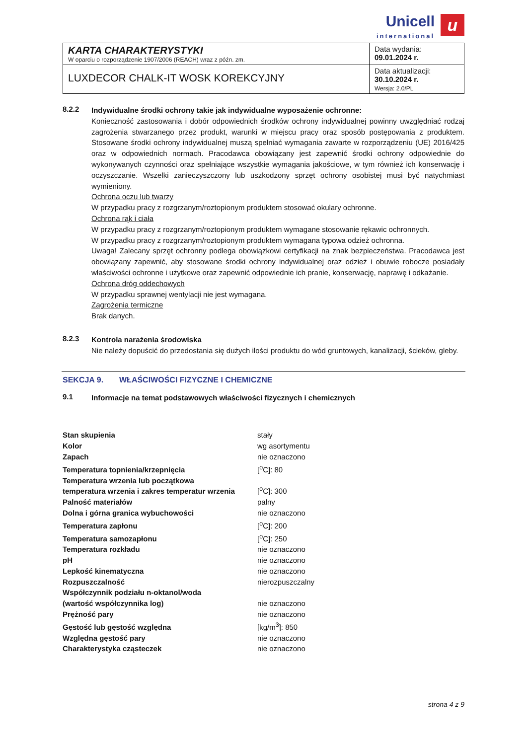Unicell international u
| KARTA CHARAKTERYSTYKI W oparciu o rozporządzenie 1907/2006 (REACH) wraz z późn. zm. | Data wydania: 09.01.2024 r. |
| LUXDECOR CHALK-IT WOSK KOREKCYJNY | Data aktualizacji: 30.10.2024 r. Wersja: 2.0/PL |
8.2.2
Indywidualne środki ochrony takie jak indywidualne wyposażenie ochronne:
Konieczność zastosowania i dobór odpowiednich środków ochrony indywidualnej powinny uwzględniać rodzaj zagrożenia stwarzanego przez produkt, warunki w miejscu pracy oraz sposób postępowania z produktem. Stosowane środki ochrony indywidualnej muszą spełniać wymagania zawarte w rozporządzeniu (UE) 2016/425 oraz w odpowiednich normach. Pracodawca obowiązany jest zapewnić środki ochrony odpowiednie do wykonywanych czynności oraz spełniające wszystkie wymagania jakościowe, w tym również ich konserwację i oczyszczanie. Wszelki zanieczyszczony lub uszkodzony sprzęt ochrony osobistej musi być natychmiast wymieniony.
Ochrona oczu lub twarzy
W przypadku pracy z rozgrzanym/roztopionym produktem stosować okulary ochronne.
Ochrona rąk i ciała
W przypadku pracy z rozgrzanym/roztopionym produktem wymagane stosowanie rękawic ochronnych.
W przypadku pracy z rozgrzanym/roztopionym produktem wymagana typowa odzież ochronna.
Uwaga! Zalecany sprzęt ochronny podlega obowiązkowi certyfikacji na znak bezpieczeństwa. Pracodawca jest obowiązany zapewnić, aby stosowane środki ochrony indywidualnej oraz odzież i obuwie robocze posiadały właściwości ochronne i użytkowe oraz zapewnić odpowiednie ich pranie, konserwację, naprawę i odkażanie.
Ochrona dróg oddechowych
W przypadku sprawnej wentylacji nie jest wymagana.
Zagrożenia termiczne
Brak danych.
8.2.3
Kontrola narażenia środowiska
Nie należy dopuścić do przedostania się dużych ilości produktu do wód gruntowych, kanalizacji, ścieków, gleby.
SEKCJA 9. WŁAŚCIWOŚCI FIZYCZNE I CHEMICZNE
9.1
Informacje na temat podstawowych właściwości fizycznych i chemicznych
| Stan skupienia | stały |
| Kolor | wg asortymentu |
| Zapach | nie oznaczono |
| Temperatura topnienia/krzepnięcia | [<sup>o</sup>C]: 80 |
| Temperatura wrzenia lub początkowa temperatura wrzenia i zakres temperatur wrzenia | [<sup>o</sup>C]: 300 |
| Palność materiałów | palny |
| Dolna i górna granica wybuchowości | nie oznaczono |
| Temperatura zapłonu | [<sup>o</sup>C]: 200 |
| Temperatura samozapłonu | [<sup>o</sup>C]: 250 |
| Temperatura rozkładu | nie oznaczono |
| pH | nie oznaczono |
| Lepkość kinematyczna | nie oznaczono |
| Rozpuszczalność | nierozpuszczalny |
| Współczynnik podziału n-oktanol/woda (wartość współczynnika log) | nie oznaczono |
| Prężność pary | nie oznaczono |
| Gęstość lub gęstość względna | [kg/m<sup>3</sup>]: 850 |
| Względna gęstość pary | nie oznaczono |
| Charakterystyka cząsteczek | nie oznaczono |
strona 4 z 9